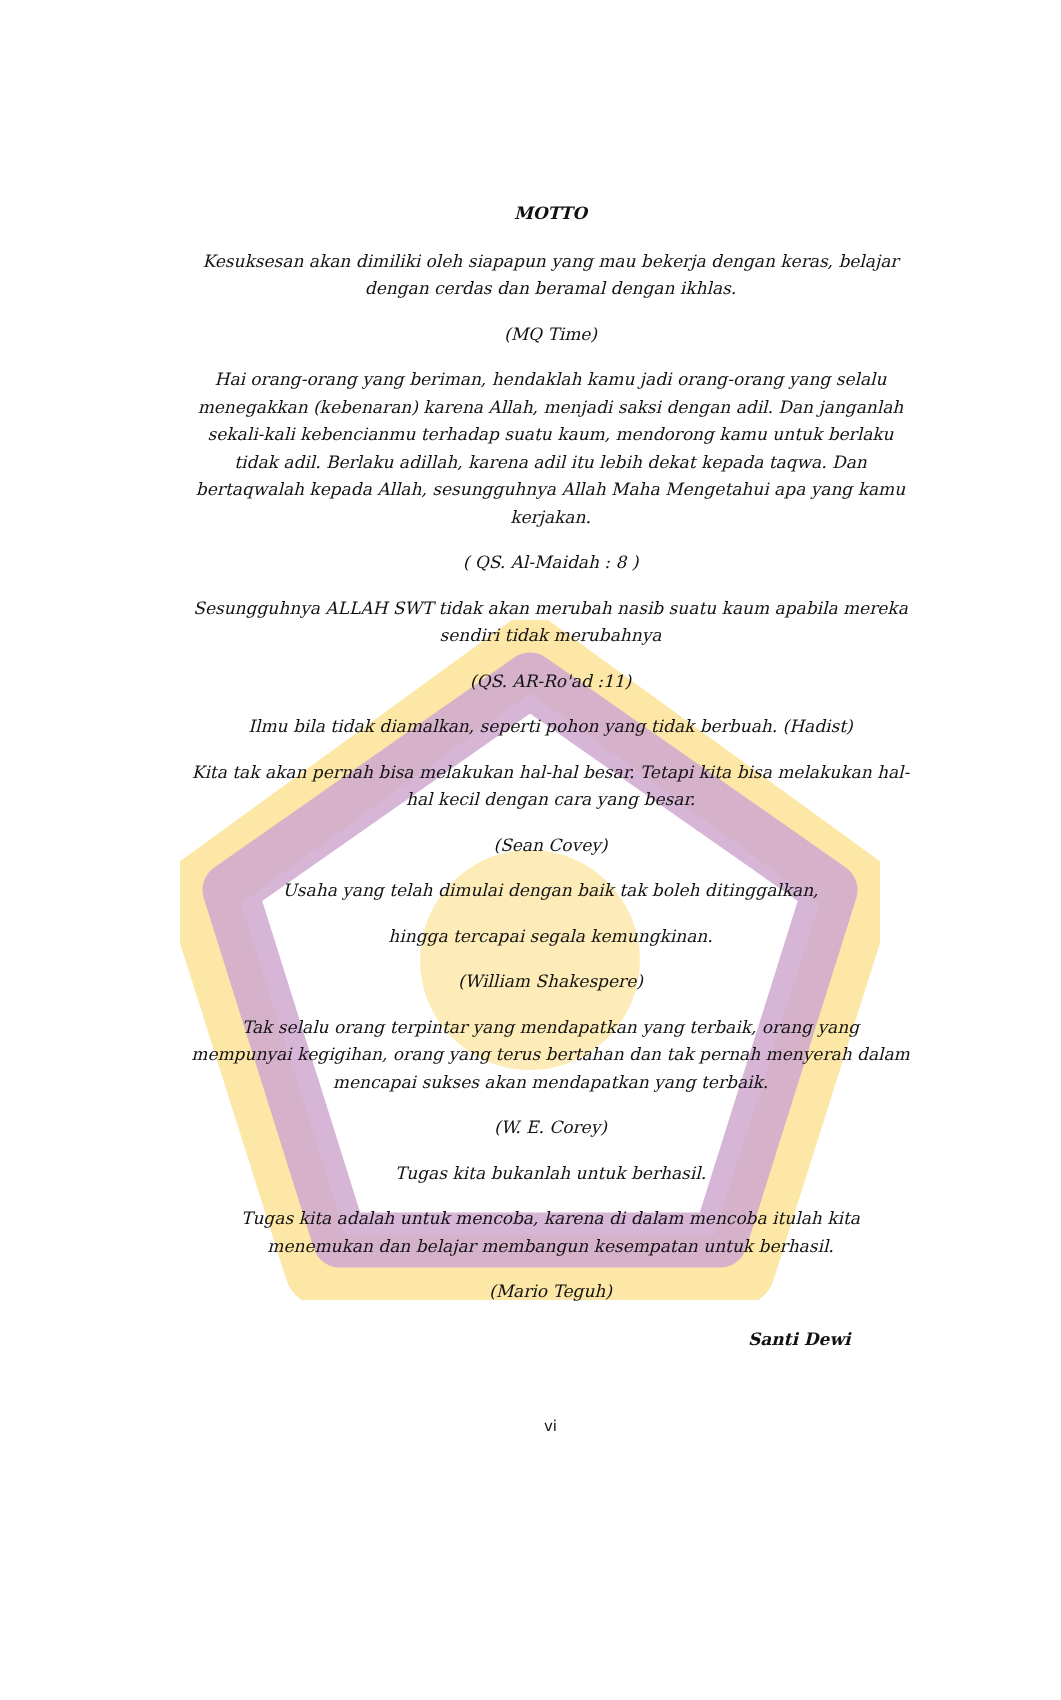MOTTO
Kesuksesan akan dimiliki oleh siapapun yang mau bekerja dengan keras, belajar dengan cerdas dan beramal dengan ikhlas.
(MQ Time)
Hai orang-orang yang beriman, hendaklah kamu jadi orang-orang yang selalu menegakkan (kebenaran) karena Allah, menjadi saksi dengan adil. Dan janganlah sekali-kali kebencianmu terhadap suatu kaum, mendorong kamu untuk berlaku tidak adil. Berlaku adillah, karena adil itu lebih dekat kepada taqwa. Dan bertaqwalah kepada Allah, sesungguhnya Allah Maha Mengetahui apa yang kamu kerjakan.
( QS. Al-Maidah : 8 )
Sesungguhnya ALLAH SWT tidak akan merubah nasib suatu kaum apabila mereka sendiri tidak merubahnya
(QS. AR-Ro'ad :11)
Ilmu bila tidak diamalkan, seperti pohon yang tidak berbuah. (Hadist)
Kita tak akan pernah bisa melakukan hal-hal besar. Tetapi kita bisa melakukan hal-hal kecil dengan cara yang besar.
(Sean Covey)
Usaha yang telah dimulai dengan baik tak boleh ditinggalkan,
hingga tercapai segala kemungkinan.
(William Shakespere)
Tak selalu orang terpintar yang mendapatkan yang terbaik, orang yang mempunyai kegigihan, orang yang terus bertahan dan tak pernah menyerah dalam mencapai sukses akan mendapatkan yang terbaik.
(W. E. Corey)
Tugas kita bukanlah untuk berhasil.
Tugas kita adalah untuk mencoba, karena di dalam mencoba itulah kita menemukan dan belajar membangun kesempatan untuk berhasil.
(Mario Teguh)
Santi Dewi
vi